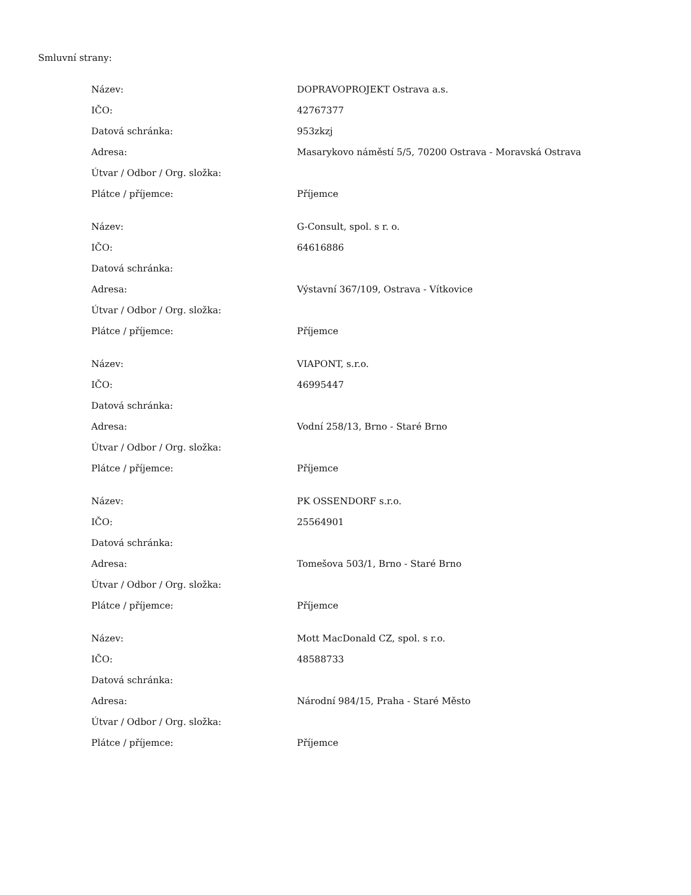Smluvní strany:
| Název: | DOPRAVOPROJEKT Ostrava a.s. |
| IČO: | 42767377 |
| Datová schránka: | 953zkzj |
| Adresa: | Masarykovo náměstí 5/5, 70200 Ostrava - Moravská Ostrava |
| Útvar / Odbor / Org. složka: | |
| Plátce / příjemce: | Příjemce |
| Název: | G-Consult, spol. s r. o. |
| IČO: | 64616886 |
| Datová schránka: | |
| Adresa: | Výstavní 367/109, Ostrava - Vítkovice |
| Útvar / Odbor / Org. složka: | |
| Plátce / příjemce: | Příjemce |
| Název: | VIAPONT, s.r.o. |
| IČO: | 46995447 |
| Datová schránka: | |
| Adresa: | Vodní 258/13, Brno - Staré Brno |
| Útvar / Odbor / Org. složka: | |
| Plátce / příjemce: | Příjemce |
| Název: | PK OSSENDORF s.r.o. |
| IČO: | 25564901 |
| Datová schránka: | |
| Adresa: | Tomešova 503/1, Brno - Staré Brno |
| Útvar / Odbor / Org. složka: | |
| Plátce / příjemce: | Příjemce |
| Název: | Mott MacDonald CZ, spol. s r.o. |
| IČO: | 48588733 |
| Datová schránka: | |
| Adresa: | Národní 984/15, Praha - Staré Město |
| Útvar / Odbor / Org. složka: | |
| Plátce / příjemce: | Příjemce |